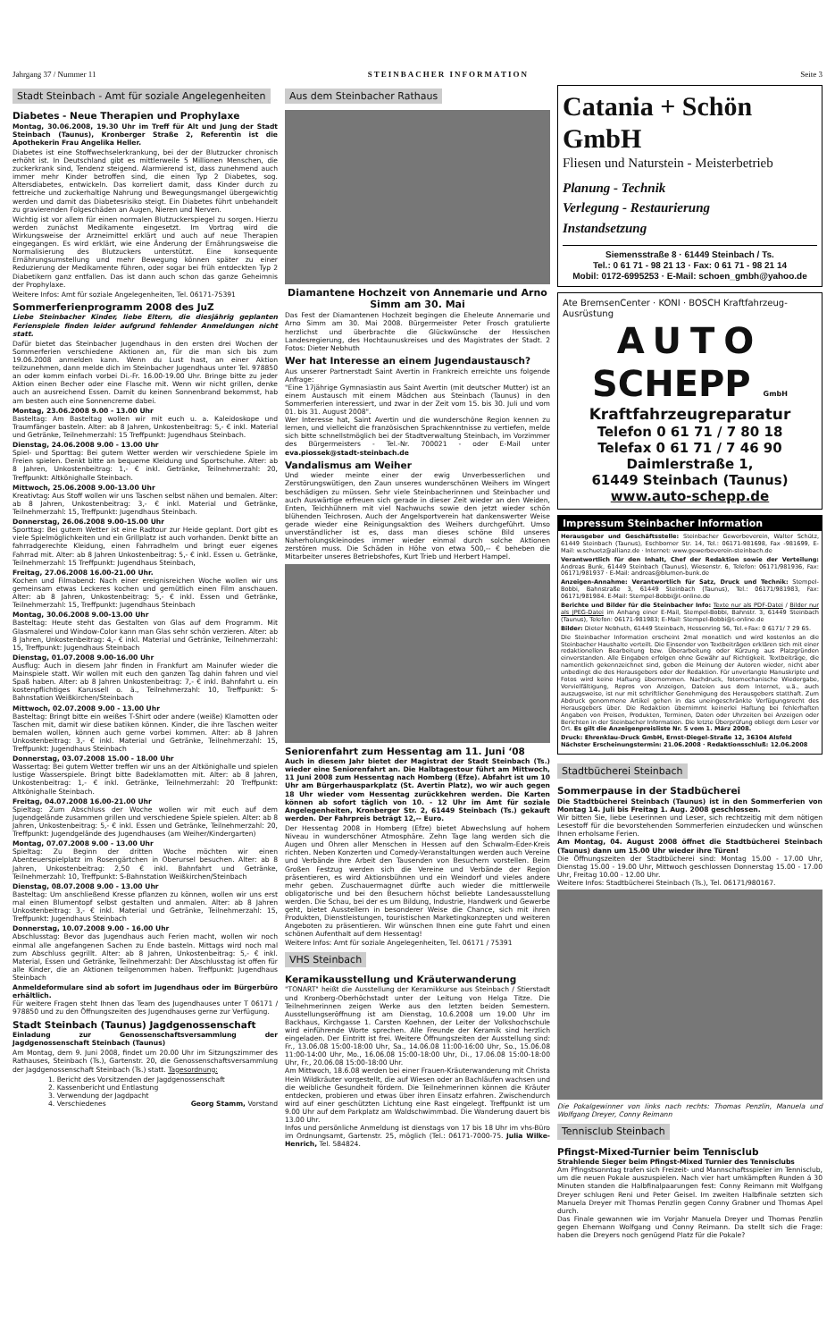Jahrgang 37 / Nummer 11 STEINBACHER INFORMATION Seite 3
Stadt Steinbach - Amt für soziale Angelegenheiten
Diabetes - Neue Therapien und Prophylaxe
Montag, 30.06.2008, 19.30 Uhr im Treff für Alt und Jung der Stadt Steinbach (Taunus), Kronberger Straße 2, Referentin ist die Apothekerin Frau Angelika Heller.
Diabetes ist eine Stoffwechselerkrankung, bei der der Blutzucker chronisch erhöht ist. In Deutschland gibt es mittlerweile 5 Millionen Menschen, die zuckerkrank sind, Tendenz steigend. Alarmierend ist, dass zunehmend auch immer mehr Kinder betroffen sind, die einen Typ 2 Diabetes, sog. Altersdiabetes, entwickeln. Das korreliert damit, dass Kinder durch zu fettreiche und zuckerhaltige Nahrung und Bewegungsmangel übergewichtig werden und damit das Diabetesrisiko steigt. Ein Diabetes führt unbehandelt zu gravierenden Folgeschäden an Augen, Nieren und Nerven.
Wichtig ist vor allem für einen normalen Blutzuckerspiegel zu sorgen. Hierzu werden zunächst Medikamente eingesetzt. Im Vortrag wird die Wirkungsweise der Arzneimittel erklärt und auch auf neue Therapien eingegangen. Es wird erklärt, wie eine Änderung der Ernährungsweise die Normalisierung des Blutzuckers unterstützt. Eine konsequente Ernährungsumstellung und mehr Bewegung können später zu einer Reduzierung der Medikamente führen, oder sogar bei früh entdeckten Typ 2 Diabetikern ganz entfallen. Das ist dann auch schon das ganze Geheimnis der Prophylaxe.
Weitere Infos: Amt für soziale Angelegenheiten, Tel. 06171-75391
Sommerferienprogramm 2008 des JuZ
Liebe Steinbacher Kinder, liebe Eltern, die diesjährig geplanten Ferienspiele finden leider aufgrund fehlender Anmeldungen nicht statt.
Dafür bietet das Steinbacher Jugendhaus in den ersten drei Wochen der Sommerferien verschiedene Aktionen an, für die man sich bis zum 19.06.2008 anmelden kann. Wenn du Lust hast, an einer Aktion teilzunehmen, dann melde dich im Steinbacher Jugendhaus unter Tel. 978850 an oder komm einfach vorbei Di.-Fr. 16.00-19.00 Uhr. Bringe bitte zu jeder Aktion einen Becher oder eine Flasche mit. Wenn wir nicht grillen, denke auch an ausreichend Essen. Damit du keinen Sonnenbrand bekommst, hab am besten auch eine Sonnencreme dabei.
Montag, 23.06.2008 9.00 - 13.00 Uhr
Basteltag: Am Basteltag wollen wir mit euch u. a. Kaleidoskope und Traumfänger basteln. Alter: ab 8 Jahren, Unkostenbeitrag: 5,- € inkl. Material und Getränke, Teilnehmerzahl: 15 Treffpunkt: Jugendhaus Steinbach.
Dienstag, 24.06.2008 9.00 - 13.00 Uhr
Spiel- und Sporttag: Bei gutem Wetter werden wir verschiedene Spiele im Freien spielen. Denkt bitte an bequeme Kleidung und Sportschuhe. Alter: ab 8 Jahren, Unkostenbeitrag: 1,- € inkl. Getränke, Teilnehmerzahl: 20, Treffpunkt: Altkönighalle Steinbach.
Mittwoch, 25.06.2008 9.00-13.00 Uhr
Kreativtag: Aus Stoff wollen wir uns Taschen selbst nähen und bemalen. Alter: ab 8 Jahren, Unkostenbeitrag: 3,- € inkl. Material und Getränke, Teilnehmerzahl: 15, Treffpunkt: Jugendhaus Steinbach.
Donnerstag, 26.06.2008 9.00-15.00 Uhr
Sporttag: Bei gutem Wetter ist eine Radtour zur Heide geplant. Dort gibt es viele Spielmöglichkeiten und ein Grillplatz ist auch vorhanden. Denkt bitte an fahrradgerechte Kleidung, einen Fahrradhelm und bringt euer eigenes Fahrrad mit. Alter: ab 8 Jahren Unkostenbeitrag: 5,- € inkl. Essen u. Getränke, Teilnehmerzahl: 15 Treffpunkt: Jugendhaus Steinbach,
Freitag, 27.06.2008 16.00-21.00 Uhr.
Kochen und Filmabend: Nach einer ereignisreichen Woche wollen wir uns gemeinsam etwas Leckeres kochen und gemütlich einen Film anschauen. Alter: ab 8 Jahren, Unkostenbeitrag: 5,- € inkl. Essen und Getränke, Teilnehmerzahl: 15, Treffpunkt: Jugendhaus Steinbach
Montag, 30.06.2008 9.00-13.00 Uhr
Basteltag: Heute steht das Gestalten von Glas auf dem Programm. Mit Glasmalerei und Window-Color kann man Glas sehr schön verzieren. Alter: ab 8 Jahren, Unkostenbeitrag: 4,- € inkl. Material und Getränke, Teilnehmerzahl: 15, Treffpunkt: Jugendhaus Steinbach
Dienstag, 01.07.2008 9.00-16.00 Uhr
Ausflug: Auch in diesem Jahr finden in Frankfurt am Mainufer wieder die Mainspiele statt. Wir wollen mit euch den ganzen Tag dahin fahren und viel Spaß haben. Alter: ab 8 Jahren Unkostenbeitrag: 7,- € inkl. Bahnfahrt u. ein kostenpflichtiges Karussell o. ä., Teilnehmerzahl: 10, Treffpunkt: S-Bahnstation Weißkirchen/Steinbach
Mittwoch, 02.07.2008 9.00 - 13.00 Uhr
Basteltag: Bringt bitte ein weißes T-Shirt oder andere (weiße) Klamotten oder Taschen mit, damit wir diese batiken können. Kinder, die ihre Taschen weiter bemalen wollen, können auch gerne vorbei kommen. Alter: ab 8 Jahren Unkostenbeitrag: 3,- € inkl. Material und Getränke, Teilnehmerzahl: 15, Treffpunkt: Jugendhaus Steinbach
Donnerstag, 03.07.2008 15.00 - 18.00 Uhr
Wassertag: Bei gutem Wetter treffen wir uns an der Altkönighalle und spielen lustige Wasserspiele. Bringt bitte Badeklamotten mit. Alter: ab 8 Jahren, Unkostenbeitrag: 1,- € inkl. Getränke, Teilnehmerzahl: 20 Treffpunkt: Altkönighalle Steinbach.
Freitag, 04.07.2008 16.00-21.00 Uhr
Spieltag: Zum Abschluss der Woche wollen wir mit euch auf dem Jugendgelände zusammen grillen und verschiedene Spiele spielen. Alter: ab 8 Jahren, Unkostenbeitrag: 5,- € inkl. Essen und Getränke, Teilnehmerzahl: 20, Treffpunkt: Jugendgelände des Jugendhauses (am Weiher/Kindergarten)
Montag, 07.07.2008 9.00 - 13.00 Uhr
Spieltag: Zu Beginn der dritten Woche möchten wir einen Abenteuerspielplatz im Rosengärtchen in Oberursel besuchen. Alter: ab 8 Jahren, Unkostenbeitrag: 2,50 € inkl. Bahnfahrt und Getränke, Teilnehmerzahl: 10, Treffpunkt: S-Bahnstation Weißkirchen/Steinbach
Dienstag, 08.07.2008 9.00 - 13.00 Uhr
Basteltag: Um anschließend Kresse pflanzen zu können, wollen wir uns erst mal einen Blumentopf selbst gestalten und anmalen. Alter: ab 8 Jahren Unkostenbeitrag: 3,- € inkl. Material und Getränke, Teilnehmerzahl: 15, Treffpunkt: Jugendhaus Steinbach
Donnerstag, 10.07.2008 9.00 - 16.00 Uhr
Abschlusstag: Bevor das Jugendhaus auch Ferien macht, wollen wir noch einmal alle angefangenen Sachen zu Ende basteln. Mittags wird noch mal zum Abschluss gegrillt. Alter: ab 8 Jahren, Unkostenbeitrag: 5,- € inkl. Material, Essen und Getränke, Teilnehmerzahl: Der Abschlusstag ist offen für alle Kinder, die an Aktionen teilgenommen haben. Treffpunkt: Jugendhaus Steinbach
Anmeldeformulare sind ab sofort im Jugendhaus oder im Bürgerbüro erhältlich.
Für weitere Fragen steht Ihnen das Team des Jugendhauses unter T 06171 / 978850 und zu den Öffnungszeiten des Jugendhauses gerne zur Verfügung.
Stadt Steinbach (Taunus) Jagdgenossenschaft
Einladung zur Genossenschaftsversammlung der Jagdgenossenschaft Steinbach (Taunus)
Am Montag, dem 9. Juni 2008, findet um 20.00 Uhr im Sitzungszimmer des Rathauses, Steinbach (Ts.), Gartenstr. 20, die Genossenschaftsversammlung der Jagdgenossenschaft Steinbach (Ts.) statt. Tagesordnung:
1. Bericht des Vorsitzenden der Jagdgenossenschaft
2. Kassenbericht und Entlastung
3. Verwendung der Jagdpacht
4. Verschiedenes Georg Stamm, Vorstand
Aus dem Steinbacher Rathaus
Diamantene Hochzeit von Annemarie und Arno Simm am 30. Mai
Das Fest der Diamantenen Hochzeit begingen die Eheleute Annemarie und Arno Simm am 30. Mai 2008. Bürgermeister Peter Frosch gratulierte herzlichst und überbrachte die Glückwünsche der Hessischen Landesregierung, des Hochtaunuskreises und des Magistrates der Stadt. 2 Fotos: Dieter Nebhuth
Wer hat Interesse an einem Jugendaustausch?
Aus unserer Partnerstadt Saint Avertin in Frankreich erreichte uns folgende Anfrage:
"Eine 17jährige Gymnasiastin aus Saint Avertin (mit deutscher Mutter) ist an einem Austausch mit einem Mädchen aus Steinbach (Taunus) in den Sommerferien interessiert, und zwar in der Zeit vom 15. bis 30. Juli und vom 01. bis 31. August 2008".
Wer Interesse hat, Saint Avertin und die wunderschöne Region kennen zu lernen, und vielleicht die französischen Sprachkenntnisse zu vertiefen, melde sich bitte schnellstmöglich bei der Stadtverwaltung Steinbach, im Vorzimmer des Bürgermeisters - Tel.-Nr. 700021 - oder E-Mail unter eva.piossek@stadt-steinbach.de
Vandalismus am Weiher
Und wieder meinte einer der ewig Unverbesserlichen und Zerstörungswütigen, den Zaun unseres wunderschönen Weihers im Wingert beschädigen zu müssen. Sehr viele Steinbacherinnen und Steinbacher und auch Auswärtige erfreuen sich gerade in dieser Zeit wieder an den Weiden, Enten, Teichhühnern mit viel Nachwuchs sowie den jetzt wieder schön blühenden Teichrosen. Auch der Angelsportverein hat dankenswerter Weise gerade wieder eine Reinigungsaktion des Weihers durchgeführt. Umso unverständlicher ist es, dass man dieses schöne Bild unseres Naherholungskleinodes immer wieder einmal durch solche Aktionen zerstören muss. Die Schäden in Höhe von etwa 500,-- € beheben die Mitarbeiter unseres Betriebshofes, Kurt Trieb und Herbert Hampel.
Seniorenfahrt zum Hessentag am 11. Juni ‘08
Auch in diesem Jahr bietet der Magistrat der Stadt Steinbach (Ts.) wieder eine Seniorenfahrt an. Die Halbtagestour führt am Mittwoch, 11 Juni 2008 zum Hessentag nach Homberg (Efze). Abfahrt ist um 10 Uhr am Bürgerhausparkplatz (St. Avertin Platz), wo wir auch gegen 18 Uhr wieder vom Hessentag zurückkehren werden. Die Karten können ab sofort täglich von 10. - 12 Uhr im Amt für soziale Angelegenheiten, Kronberger Str. 2, 61449 Steinbach (Ts.) gekauft werden. Der Fahrpreis beträgt 12,-- Euro.
Der Hessentag 2008 in Homberg (Efze) bietet Abwechslung auf hohem Niveau in wunderschöner Atmosphäre. Zehn Tage lang werden sich die Augen und Ohren aller Menschen in Hessen auf den Schwalm-Eder-Kreis richten. Neben Konzerten und Comedy-Veranstaltungen werden auch Vereine und Verbände ihre Arbeit den Tausenden von Besuchern vorstellen. Beim Großen Festzug werden sich die Vereine und Verbände der Region präsentieren, es wird Aktionsbühnen und ein Weindorf und vieles andere mehr geben. Zuschauermagnet dürfte auch wieder die mittlerweile obligatorische und bei den Besuchern höchst beliebte Landesausstellung werden. Die Schau, bei der es um Bildung, Industrie, Handwerk und Gewerbe geht, bietet Ausstellern in besonderer Weise die Chance, sich mit ihren Produkten, Dienstleistungen, touristischen Marketingkonzepten und weiteren Angeboten zu präsentieren. Wir wünschen Ihnen eine gute Fahrt und einen schönen Aufenthalt auf dem Hessentag!
Weitere Infos: Amt für soziale Angelegenheiten, Tel. 06171 / 75391
VHS Steinbach
Keramikausstellung und Kräuterwanderung
"TONART" heißt die Ausstellung der Keramikkurse aus Steinbach / Stierstadt und Kronberg-Oberhöchstadt unter der Leitung von Helga Titze. Die Teilnehmerinnen zeigen Werke aus den letzten beiden Semestern. Ausstellungseröffnung ist am Dienstag, 10.6.2008 um 19.00 Uhr im Backhaus, Kirchgasse 1. Carsten Koehnen, der Leiter der Volkshochschule wird einführende Worte sprechen. Alle Freunde der Keramik sind herzlich eingeladen. Der Eintritt ist frei. Weitere Öffnungszeiten der Ausstellung sind: Fr., 13.06.08 15:00-18:00 Uhr, Sa., 14.06.08 11:00-16:00 Uhr, So., 15.06.08 11:00-14:00 Uhr, Mo., 16.06.08 15:00-18:00 Uhr, Di., 17.06.08 15:00-18:00 Uhr, Fr., 20.06.08 15:00-18:00 Uhr.
Am Mittwoch, 18.6.08 werden bei einer Frauen-Kräuterwanderung mit Christa Hein Wildkräuter vorgestellt, die auf Wiesen oder an Bachläufen wachsen und die weibliche Gesundheit fördern. Die Teilnehmerinnen können die Kräuter entdecken, probieren und etwas über ihren Einsatz erfahren. Zwischendurch wird auf einer geschützten Lichtung eine Rast eingelegt. Treffpunkt ist um 9.00 Uhr auf dem Parkplatz am Waldschwimmbad. Die Wanderung dauert bis 13.00 Uhr.
Infos und persönliche Anmeldung ist dienstags von 17 bis 18 Uhr im vhs-Büro im Ordnungsamt, Gartenstr. 25, möglich (Tel.: 06171-7000-75. Julia Wilke-Henrich, Tel. 584824.
Catania + Schön GmbH
Fliesen und Naturstein - Meisterbetrieb
Planung - Technik
Verlegung - Restaurierung
Instandsetzung
Siemensstraße 8 · 61449 Steinbach / Ts.
Tel.: 0 61 71 - 98 21 13 · Fax: 0 61 71 - 98 21 14
Mobil: 0172-6995253 · E-Mail: schoen_gmbh@yahoo.de
Ate BremsenCenter · KONI · BOSCH Kraftfahrzeug-Ausrüstung
AUTO
SCHEPP GmbH
Kraftfahrzeugreparatur
Telefon 0 61 71 / 7 80 18
Telefax 0 61 71 / 7 46 90
Daimlerstraße 1,
61449 Steinbach (Taunus)
www.auto-schepp.de
Impressum Steinbacher Information
Herausgeber und Geschäftsstelle: Steinbacher Gewerbeverein, Walter Schütz, 61449 Steinbach (Taunus), Eschborner Str. 14, Tel.: 06171-981698, Fax -981699, E-Mail: w.schuetz@allianz.de · Internet: www.gewerbeverein-steinbach.de
Verantwortlich für den Inhalt, Chef der Redaktion sowie der Verteilung: Andreas Bunk, 61449 Steinbach (Taunus), Wiesenstr. 6, Telefon: 06171/981936, Fax: 06171/981937 · E-Mail: andreas@blumen-bunk.de
Anzeigen-Annahme: Verantwortlich für Satz, Druck und Technik: Stempel-Bobbi, Bahnstraße 3, 61449 Steinbach (Taunus), Tel.: 06171/981983, Fax: 06171/981984. E-Mail: Stempel-Bobbi@t-online.de
Berichte und Bilder für die Steinbacher Info: Texte nur als PDF-Datei / Bilder nur als JPEG-Datei im Anhang einer E-Mail, Stempel-Bobbi, Bahnstr. 3, 61449 Steinbach (Taunus), Telefon: 06171-981983; E-Mail: Stempel-Bobbi@t-online.de
Bilder: Dieter Nebhuth, 61449 Steinbach, Hessenring 56, Tel.+Fax: 0 6171/ 7 29 65.
Die Steinbacher Information erscheint 2mal monatlich und wird kostenlos an die Steinbacher Haushalte verteilt. Die Einsender von Textbeiträgen erklären sich mit einer redaktionellen Bearbeitung bzw. Überarbeitung oder Kürzung aus Platzgründen einverstanden. Alle Eingaben erfolgen ohne Gewähr auf Richtigkeit. Textbeiträge, die namentlich gekennzeichnet sind, geben die Meinung der Autoren wieder, nicht aber unbedingt die des Herausgebers oder der Redaktion. Für unverlangte Manuskripte und Fotos wird keine Haftung übernommen. Nachdruck, fotomechanische Wiedergabe, Vervielfältigung, Repros von Anzeigen, Dateien aus dem Internet, u.ä., auch auszugsweise, ist nur mit schriftlicher Genehmigung des Herausgebers statthaft. Zum Abdruck genommene Artikel gehen in das uneingeschränkte Verfügungsrecht des Herausgebers über. Die Redaktion übernimmt keinerlei Haftung bei fehlerhaften Angaben von Preisen, Produkten, Terminen, Daten oder Uhrzeiten bei Anzeigen oder Berichten in der Steinbacher Information. Die letzte Überprüfung obliegt dem Leser vor Ort. Es gilt die Anzeigenpreisliste Nr. 5 vom 1. März 2008.
Druck: Ehrenklau-Druck GmbH, Ernst-Diegel-Straße 12, 36304 Alsfeld
Nächster Erscheinungstermin: 21.06.2008 · Redaktionsschluß: 12.06.2008
Stadtbücherei Steinbach
Sommerpause in der Stadbücherei
Die Stadtbücherei Steinbach (Taunus) ist in den Sommerferien von Montag 14. Juli bis Freitag 1. Aug. 2008 geschlossen.
Wir bitten Sie, liebe Leserinnen und Leser, sich rechtzeitig mit dem nötigen Lesestoff für die bevorstehenden Sommerferien einzudecken und wünschen Ihnen erholsame Ferien.
Am Montag, 04. August 2008 öffnet die Stadtbücherei Steinbach (Taunus) dann um 15.00 Uhr wieder ihre Türen!
Die Öffnungszeiten der Stadtbücherei sind: Montag 15.00 - 17.00 Uhr, Dienstag 15.00 - 19.00 Uhr, Mittwoch geschlossen Donnerstag 15.00 - 17.00 Uhr, Freitag 10.00 - 12.00 Uhr.
Weitere Infos: Stadtbücherei Steinbach (Ts.), Tel. 06171/980167.
Die Pokalgewinner von links nach rechts: Thomas Penzlin, Manuela und Wolfgang Dreyer, Conny Reimann
Tennisclub Steinbach
Pfingst-Mixed-Turnier beim Tennisclub
Strahlende Sieger beim Pfingst-Mixed Turnier des Tennisclubs
Am Pfingstsonntag trafen sich Freizeit- und Mannschaftsspieler im Tennisclub, um die neuen Pokale auszuspielen. Nach vier hart umkämpften Runden á 30 Minuten standen die Halbfinalpaarungen fest: Conny Reimann mit Wolfgang Dreyer schlugen Reni und Peter Geisel. Im zweiten Halbfinale setzten sich Manuela Dreyer mit Thomas Penzlin gegen Conny Grabner und Thomas Apel durch.
Das Finale gewannen wie im Vorjahr Manuela Dreyer und Thomas Penzlin gegen Ehemann Wolfgang und Conny Reimann. Da stellt sich die Frage: haben die Dreyers noch genügend Platz für die Pokale?